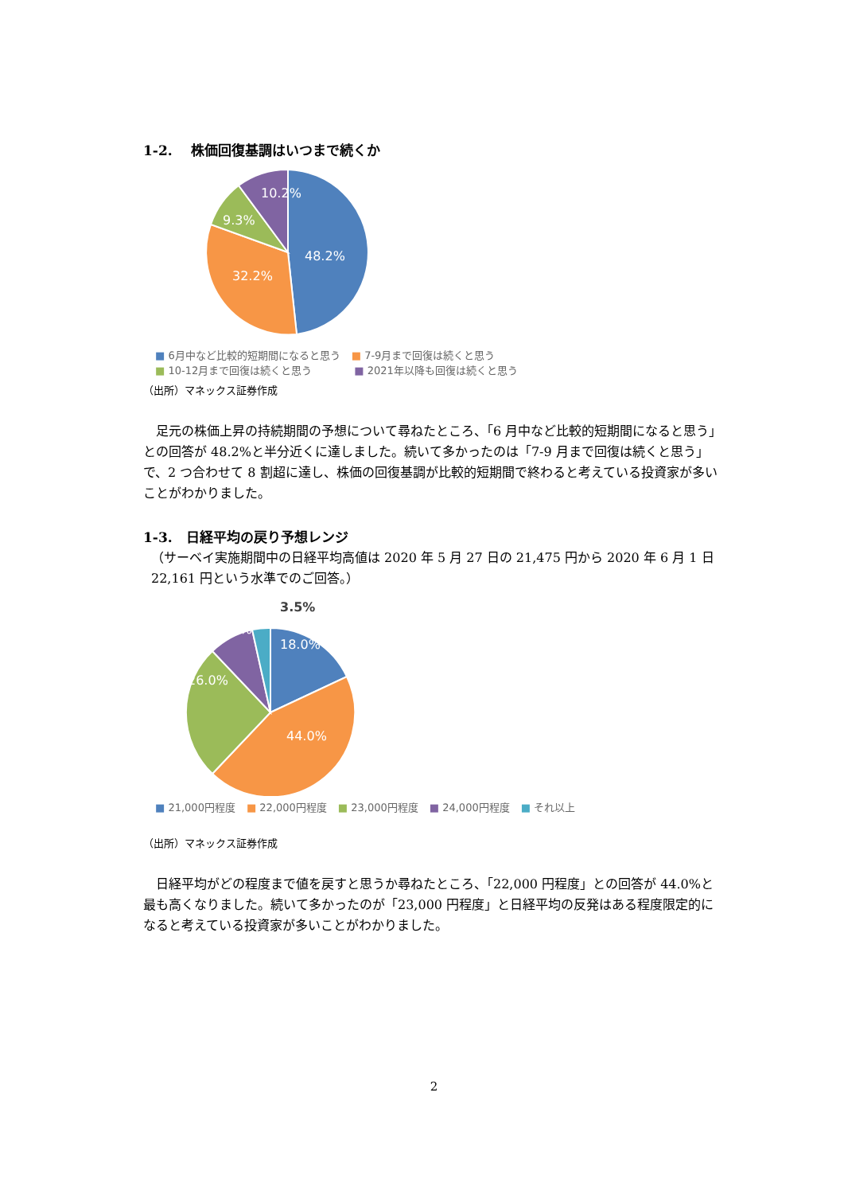1-2.　 株価回復基調はいつまで続くか
48.2%
32.2%
9.3%
10.2%
■ 6月中など比較的短期間になると思う ■ 7-9月まで回復は続くと思う
■ 10-12月まで回復は続くと思う　　　■ 2021年以降も回復は続くと思う
（出所）マネックス証券作成
足元の株価上昇の持続期間の予想について尋ねたところ、「6 月中など比較的短期間になると思う」との回答が 48.2%と半分近くに達しました。続いて多かったのは「7-9 月まで回復は続くと思う」で、2 つ合わせて 8 割超に達し、株価の回復基調が比較的短期間で終わると考えている投資家が多いことがわかりました。
1-3.　日経平均の戻り予想レンジ
（サーベイ実施期間中の日経平均高値は 2020 年 5 月 27 日の 21,475 円から 2020 年 6 月 1 日 22,161 円という水準でのご回答。）
18.0%
44.0%
26.0%
8.5%
3.5%
■ 21,000円程度 ■ 22,000円程度 ■ 23,000円程度 ■ 24,000円程度 ■ それ以上
（出所）マネックス証券作成
日経平均がどの程度まで値を戻すと思うか尋ねたところ、「22,000 円程度」との回答が 44.0%と最も高くなりました。続いて多かったのが「23,000 円程度」と日経平均の反発はある程度限定的になると考えている投資家が多いことがわかりました。
2